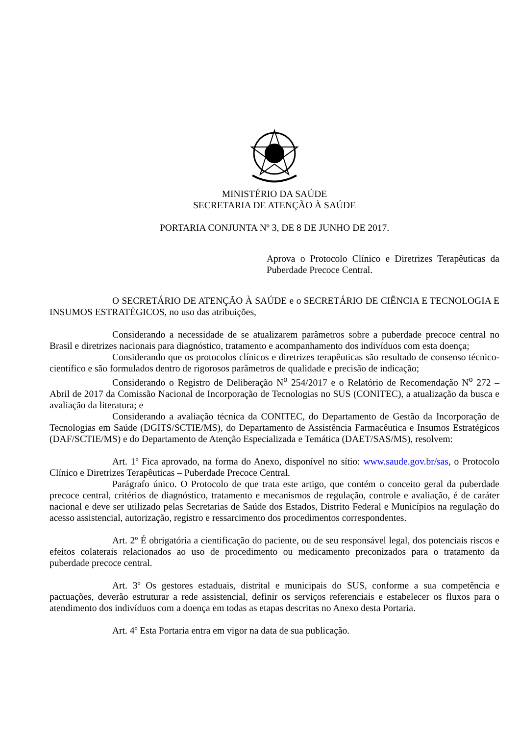MINISTÉRIO DA SAÚDE
SECRETARIA DE ATENÇÃO À SAÚDE
PORTARIA CONJUNTA Nº 3, DE 8 DE JUNHO DE 2017.
Aprova o Protocolo Clínico e Diretrizes Terapêuticas da Puberdade Precoce Central.
O SECRETÁRIO DE ATENÇÃO À SAÚDE e o SECRETÁRIO DE CIÊNCIA E TECNOLOGIA E INSUMOS ESTRATÉGICOS, no uso das atribuições,
Considerando a necessidade de se atualizarem parâmetros sobre a puberdade precoce central no Brasil e diretrizes nacionais para diagnóstico, tratamento e acompanhamento dos indivíduos com esta doença;
Considerando que os protocolos clínicos e diretrizes terapêuticas são resultado de consenso técnico-científico e são formulados dentro de rigorosos parâmetros de qualidade e precisão de indicação;
Considerando o Registro de Deliberação N<sup>o</sup> 254/2017 e o Relatório de Recomendação N<sup>o</sup> 272 – Abril de 2017 da Comissão Nacional de Incorporação de Tecnologias no SUS (CONITEC), a atualização da busca e avaliação da literatura; e
Considerando a avaliação técnica da CONITEC, do Departamento de Gestão da Incorporação de Tecnologias em Saúde (DGITS/SCTIE/MS), do Departamento de Assistência Farmacêutica e Insumos Estratégicos (DAF/SCTIE/MS) e do Departamento de Atenção Especializada e Temática (DAET/SAS/MS), resolvem:
Art. 1º Fica aprovado, na forma do Anexo, disponível no sítio: www.saude.gov.br/sas, o Protocolo Clínico e Diretrizes Terapêuticas – Puberdade Precoce Central.
Parágrafo único. O Protocolo de que trata este artigo, que contém o conceito geral da puberdade precoce central, critérios de diagnóstico, tratamento e mecanismos de regulação, controle e avaliação, é de caráter nacional e deve ser utilizado pelas Secretarias de Saúde dos Estados, Distrito Federal e Municípios na regulação do acesso assistencial, autorização, registro e ressarcimento dos procedimentos correspondentes.
Art. 2º É obrigatória a cientificação do paciente, ou de seu responsável legal, dos potenciais riscos e efeitos colaterais relacionados ao uso de procedimento ou medicamento preconizados para o tratamento da puberdade precoce central.
Art. 3º Os gestores estaduais, distrital e municipais do SUS, conforme a sua competência e pactuações, deverão estruturar a rede assistencial, definir os serviços referenciais e estabelecer os fluxos para o atendimento dos indivíduos com a doença em todas as etapas descritas no Anexo desta Portaria.
Art. 4º Esta Portaria entra em vigor na data de sua publicação.